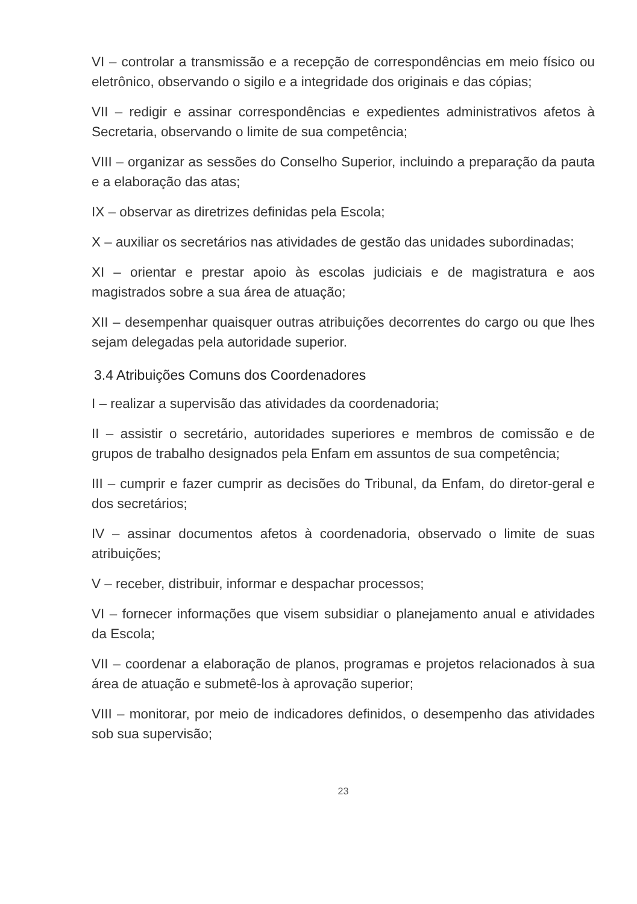VI – controlar a transmissão e a recepção de correspondências em meio físico ou eletrônico, observando o sigilo e a integridade dos originais e das cópias;
VII – redigir e assinar correspondências e expedientes administrativos afetos à Secretaria, observando o limite de sua competência;
VIII – organizar as sessões do Conselho Superior, incluindo a preparação da pauta e a elaboração das atas;
IX – observar as diretrizes definidas pela Escola;
X – auxiliar os secretários nas atividades de gestão das unidades subordinadas;
XI – orientar e prestar apoio às escolas judiciais e de magistratura e aos magistrados sobre a sua área de atuação;
XII – desempenhar quaisquer outras atribuições decorrentes do cargo ou que lhes sejam delegadas pela autoridade superior.
3.4 Atribuições Comuns dos Coordenadores
I – realizar a supervisão das atividades da coordenadoria;
II – assistir o secretário, autoridades superiores e membros de comissão e de grupos de trabalho designados pela Enfam em assuntos de sua competência;
III – cumprir e fazer cumprir as decisões do Tribunal, da Enfam, do diretor-geral e dos secretários;
IV – assinar documentos afetos à coordenadoria, observado o limite de suas atribuições;
V – receber, distribuir, informar e despachar processos;
VI – fornecer informações que visem subsidiar o planejamento anual e atividades da Escola;
VII – coordenar a elaboração de planos, programas e projetos relacionados à sua área de atuação e submetê-los à aprovação superior;
VIII – monitorar, por meio de indicadores definidos, o desempenho das atividades sob sua supervisão;
23